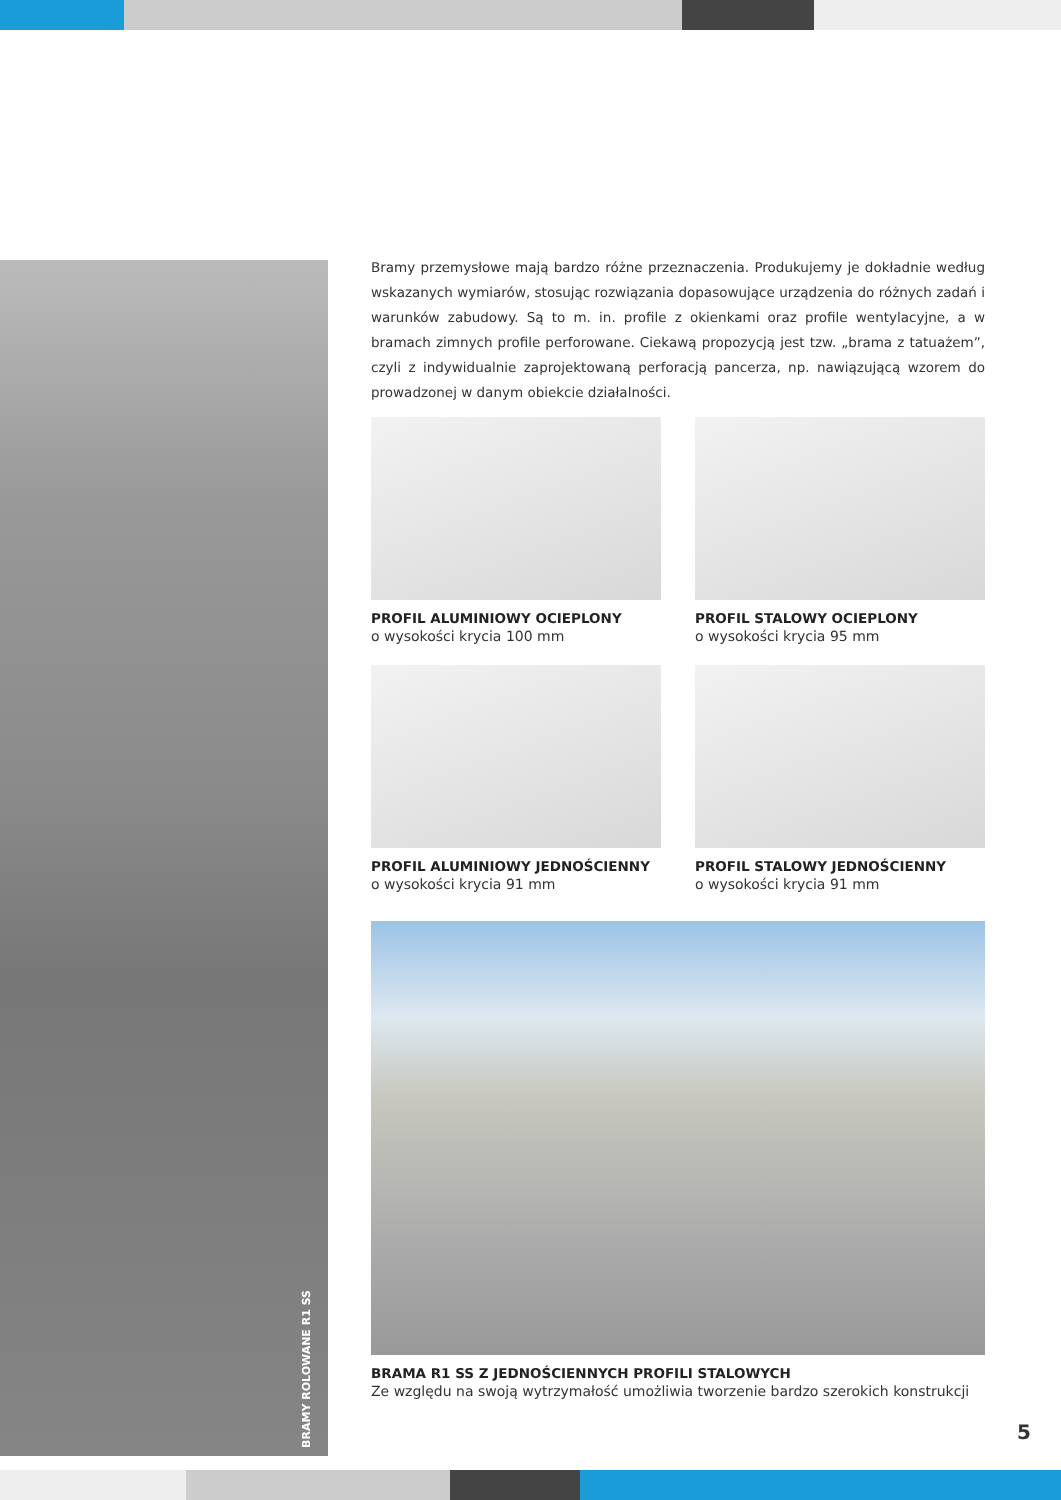BRAMY ROLOWANE R1 SS
Bramy przemysłowe mają bardzo różne przeznaczenia. Produkujemy je dokładnie według wskazanych wymiarów, stosując rozwiązania dopasowujące urządzenia do różnych zadań i warunków zabudowy. Są to m. in. profile z okienkami oraz profile wentylacyjne, a w bramach zimnych profile perforowane. Ciekawą propozycją jest tzw. „brama z tatuażem”, czyli z indywidualnie zaprojektowaną perforacją pancerza, np. nawiązującą wzorem do prowadzonej w danym obiekcie działalności.
PROFIL ALUMINIOWY OCIEPLONY
o wysokości krycia 100 mm
PROFIL STALOWY OCIEPLONY
o wysokości krycia 95 mm
PROFIL ALUMINIOWY JEDNOŚCIENNY
o wysokości krycia 91 mm
PROFIL STALOWY JEDNOŚCIENNY
o wysokości krycia 91 mm
BRAMA R1 SS Z JEDNOŚCIENNYCH PROFILI STALOWYCH
Ze względu na swoją wytrzymałość umożliwia tworzenie bardzo szerokich konstrukcji
5